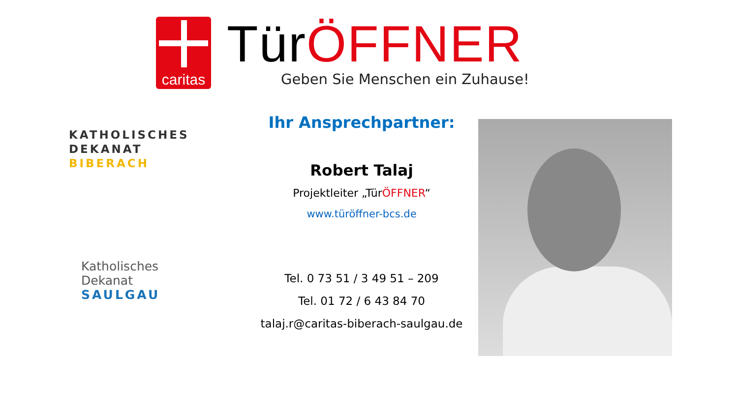caritas
TürÖFFNER
Geben Sie Menschen ein Zuhause!
KATHOLISCHES
DEKANAT
BIBERACH
Katholisches Dekanat
SAULGAU
Ihr Ansprechpartner:
Robert Talaj
Projektleiter „TürÖFFNER“
www.türöffner-bcs.de
Tel. 0 73 51 / 3 49 51 – 209
Tel. 01 72 / 6 43 84 70
talaj.r@caritas-biberach-saulgau.de